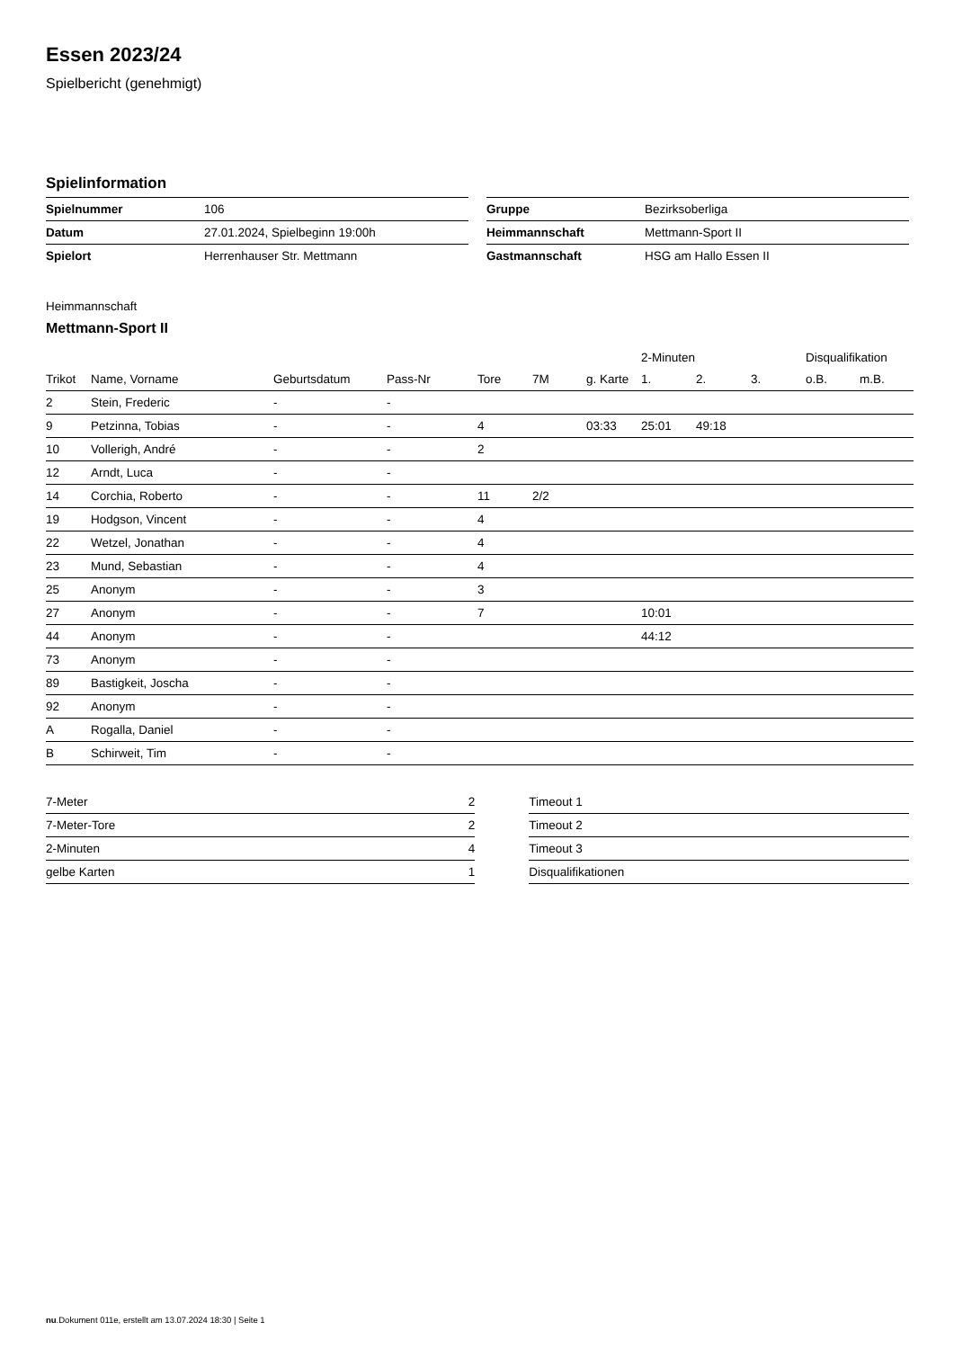Essen 2023/24
Spielbericht (genehmigt)
Spielinformation
| Spielnummer | 106 |
| Datum | 27.01.2024, Spielbeginn 19:00h |
| Spielort | Herrenhauser Str. Mettmann |
| Gruppe | Bezirksoberliga |
| Heimmannschaft | Mettmann-Sport II |
| Gastmannschaft | HSG am Hallo Essen II |
Heimmannschaft
Mettmann-Sport II
| | | | | | | | 2-Minuten | | | Disqualifikation | |
| --- | --- | --- | --- | --- | --- | --- | --- | --- | --- | --- | --- |
| Trikot | Name, Vorname | Geburtsdatum | Pass-Nr | Tore | 7M | g. Karte | 1. | 2. | 3. | o.B. | m.B. |
| 2 | Stein, Frederic | - | - | | | | | | | | |
| 9 | Petzinna, Tobias | - | - | 4 | | 03:33 | 25:01 | 49:18 | | | |
| 10 | Vollerigh, André | - | - | 2 | | | | | | | |
| 12 | Arndt, Luca | - | - | | | | | | | | |
| 14 | Corchia, Roberto | - | - | 11 | 2/2 | | | | | | |
| 19 | Hodgson, Vincent | - | - | 4 | | | | | | | |
| 22 | Wetzel, Jonathan | - | - | 4 | | | | | | | |
| 23 | Mund, Sebastian | - | - | 4 | | | | | | | |
| 25 | Anonym | - | - | 3 | | | | | | | |
| 27 | Anonym | - | - | 7 | | | 10:01 | | | | |
| 44 | Anonym | - | - | | | | 44:12 | | | | |
| 73 | Anonym | - | - | | | | | | | | |
| 89 | Bastigkeit, Joscha | - | - | | | | | | | | |
| 92 | Anonym | - | - | | | | | | | | |
| A | Rogalla, Daniel | - | - | | | | | | | | |
| B | Schirweit, Tim | - | - | | | | | | | | |
| 7-Meter | 2 |
| 7-Meter-Tore | 2 |
| 2-Minuten | 4 |
| gelbe Karten | 1 |
| Timeout 1 |
| Timeout 2 |
| Timeout 3 |
| Disqualifikationen |
nu.Dokument 011e, erstellt am 13.07.2024 18:30 | Seite 1